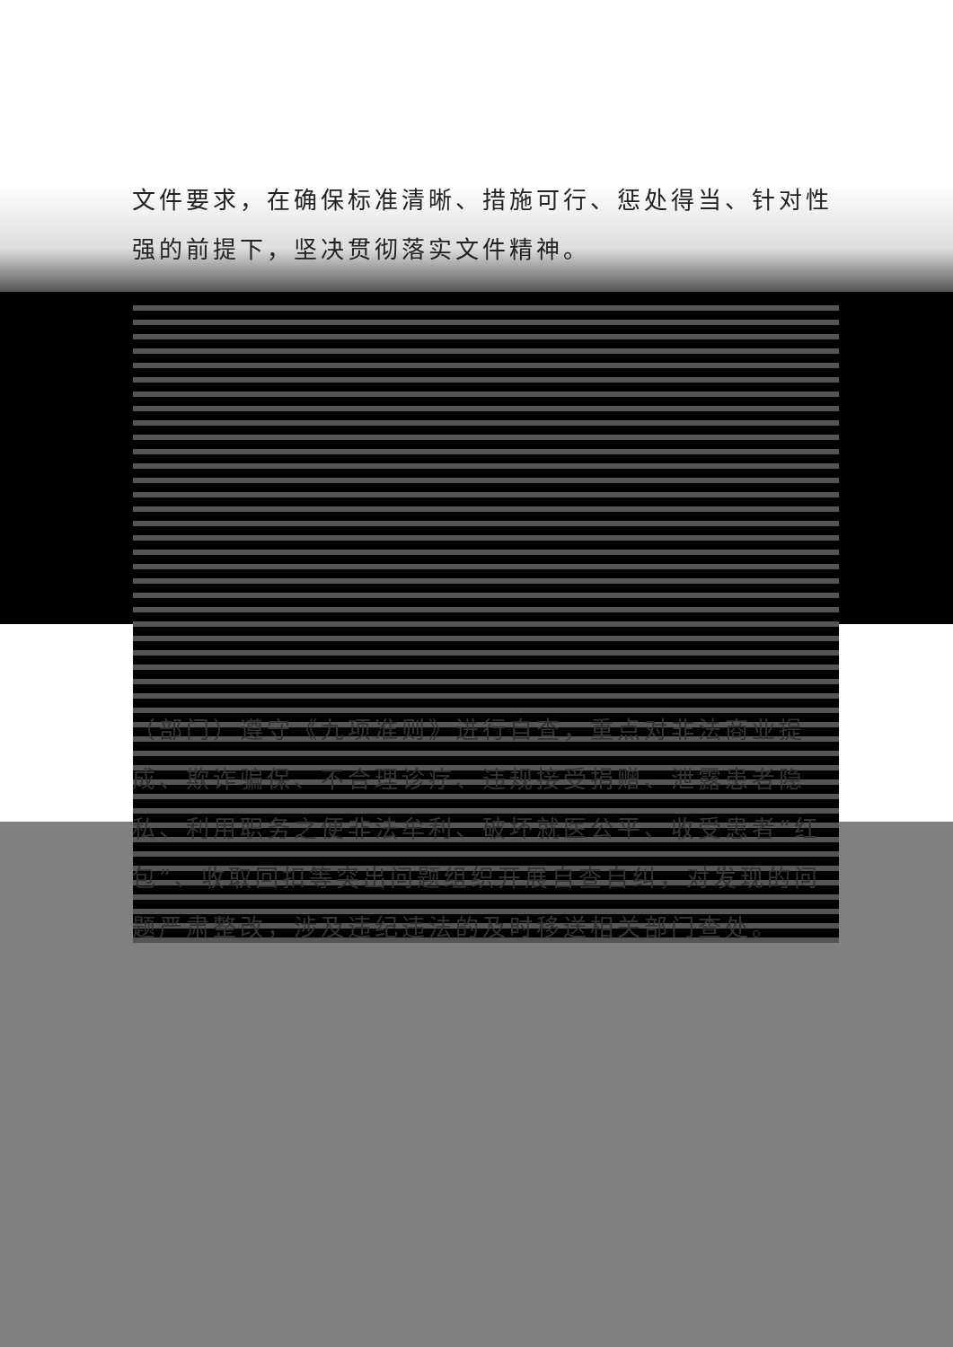文件要求，在确保标准清晰、措施可行、惩处得当、针对性强的前提下，坚决贯彻落实文件精神。
（部门）遵守《九项准则》进行自查，重点对非法商业提成、欺诈骗保、不合理诊疗、违规接受捐赠、泄露患者隐私、利用职务之便非法牟利、破坏就医公平、收受患者“红包”、收取回扣等突出问题组织开展自查自纠，对发现的问题严肃整改，涉及违纪违法的及时移送相关部门查处。